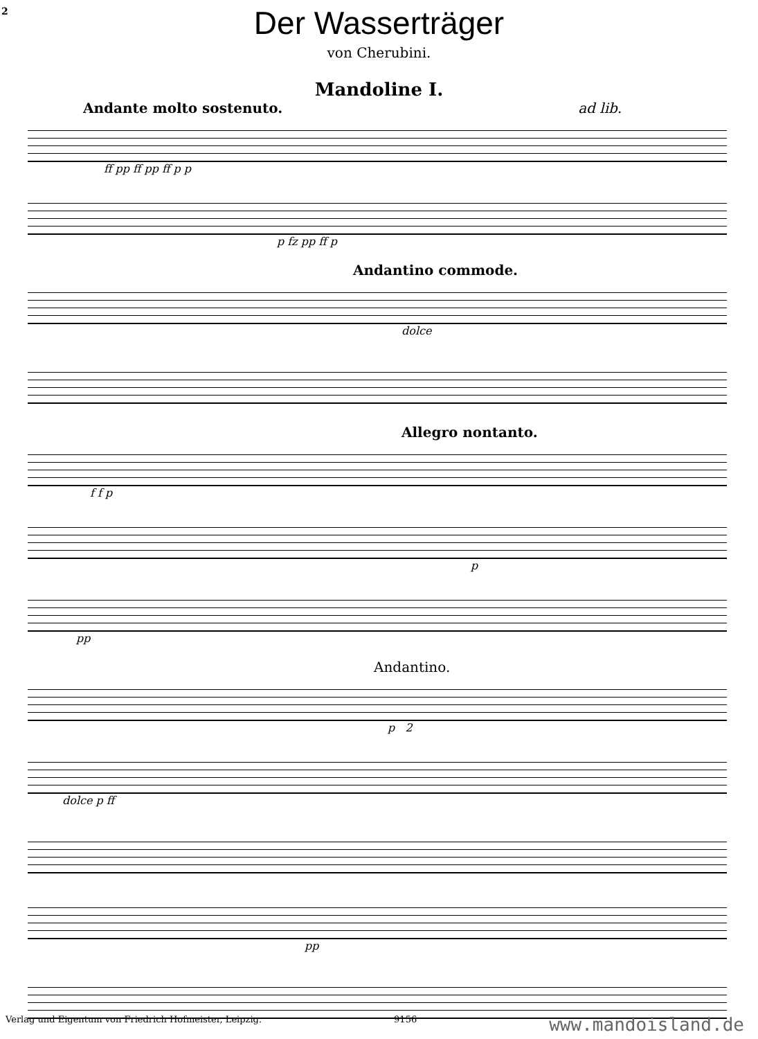2
Der Wasserträger
von Cherubini.
Mandoline I.
Andante molto sostenuto. ad lib.
ff pp ff pp ff p p
p fz pp ff p
Andantino commode.
dolce
Allegro nontanto.
f f p
p
pp
Andantino.
p 2
dolce p ff
pp
Verlag und Eigentum von Friedrich Hofmeister, Leipzig. 9156 www.mandoisland.de